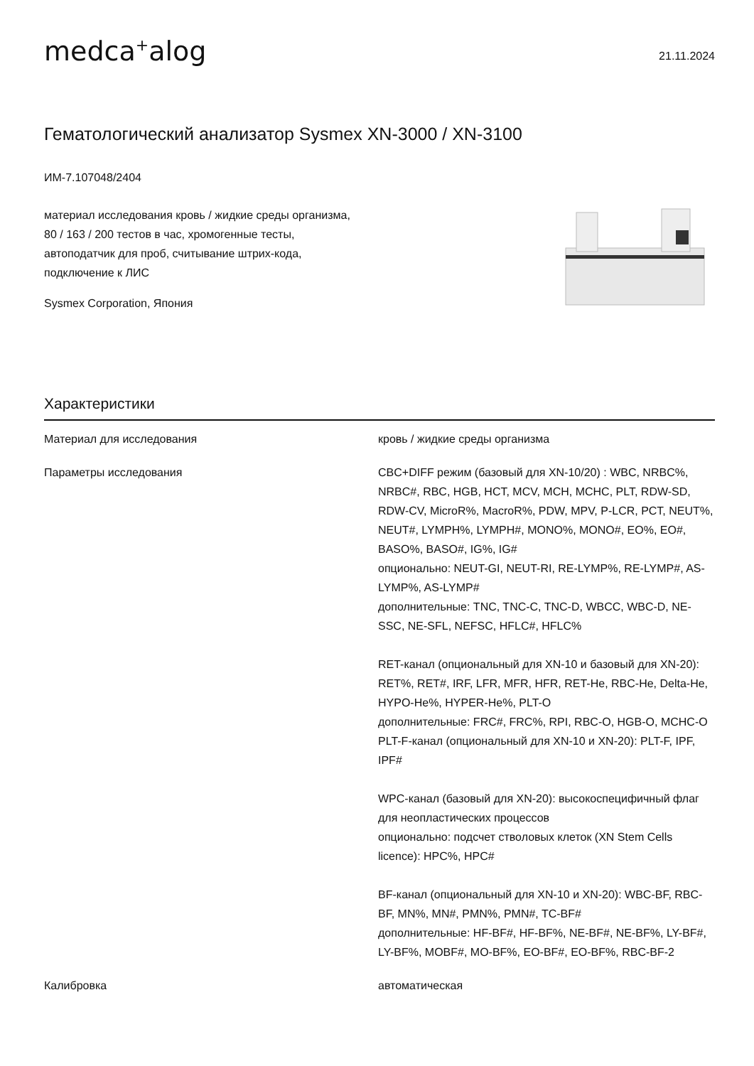medca<sup>+</sup>alog
21.11.2024
Гематологический анализатор Sysmex XN-3000 / XN-3100
ИМ-7.107048/2404
материал исследования кровь / жидкие среды организма, 80 / 163 / 200 тестов в час, хромогенные тесты, автоподатчик для проб, считывание штрих-кода, подключение к ЛИС
Sysmex Corporation, Япония
Характеристики
| Материал для исследования | кровь / жидкие среды организма |
| Параметры исследования | CBC+DIFF режим (базовый для XN-10/20) : WBC, NRBC%, NRBC#, RBC, HGB, HCT, MCV, MCH, MCHC, PLT, RDW-SD, RDW-CV, MicroR%, MacroR%, PDW, MPV, P-LCR, PCT, NEUT%, NEUT#, LYMPH%, LYMPH#, MONO%, MONO#, EO%, EO#, BASO%, BASO#, IG%, IG# опционально: NEUT-GI, NEUT-RI, RE-LYMP%, RE-LYMP#, AS-LYMP%, AS-LYMP# дополнительные: TNC, TNC-C, TNC-D, WBCC, WBC-D, NE-SSC, NE-SFL, NEFSC, HFLC#, HFLC% RET-канал (опциональный для XN-10 и базовый для XN-20): RET%, RET#, IRF, LFR, MFR, HFR, RET-He, RBC-He, Delta-He, HYPO-He%, HYPER-He%, PLT-O дополнительные: FRC#, FRC%, RPI, RBC-O, HGB-O, MCHC-O PLT-F-канал (опциональный для XN-10 и XN-20): PLT-F, IPF, IPF# WPC-канал (базовый для XN-20): высокоспецифичный флаг для неопластических процессов опционально: подсчет стволовых клеток (XN Stem Cells licence): HPC%, HPC# BF-канал (опциональный для XN-10 и XN-20): WBC-BF, RBC-BF, MN%, MN#, PMN%, PMN#, TC-BF# дополнительные: HF-BF#, HF-BF%, NE-BF#, NE-BF%, LY-BF#, LY-BF%, MOBF#, MO-BF%, EO-BF#, EO-BF%, RBC-BF-2 |
| Калибровка | автоматическая |